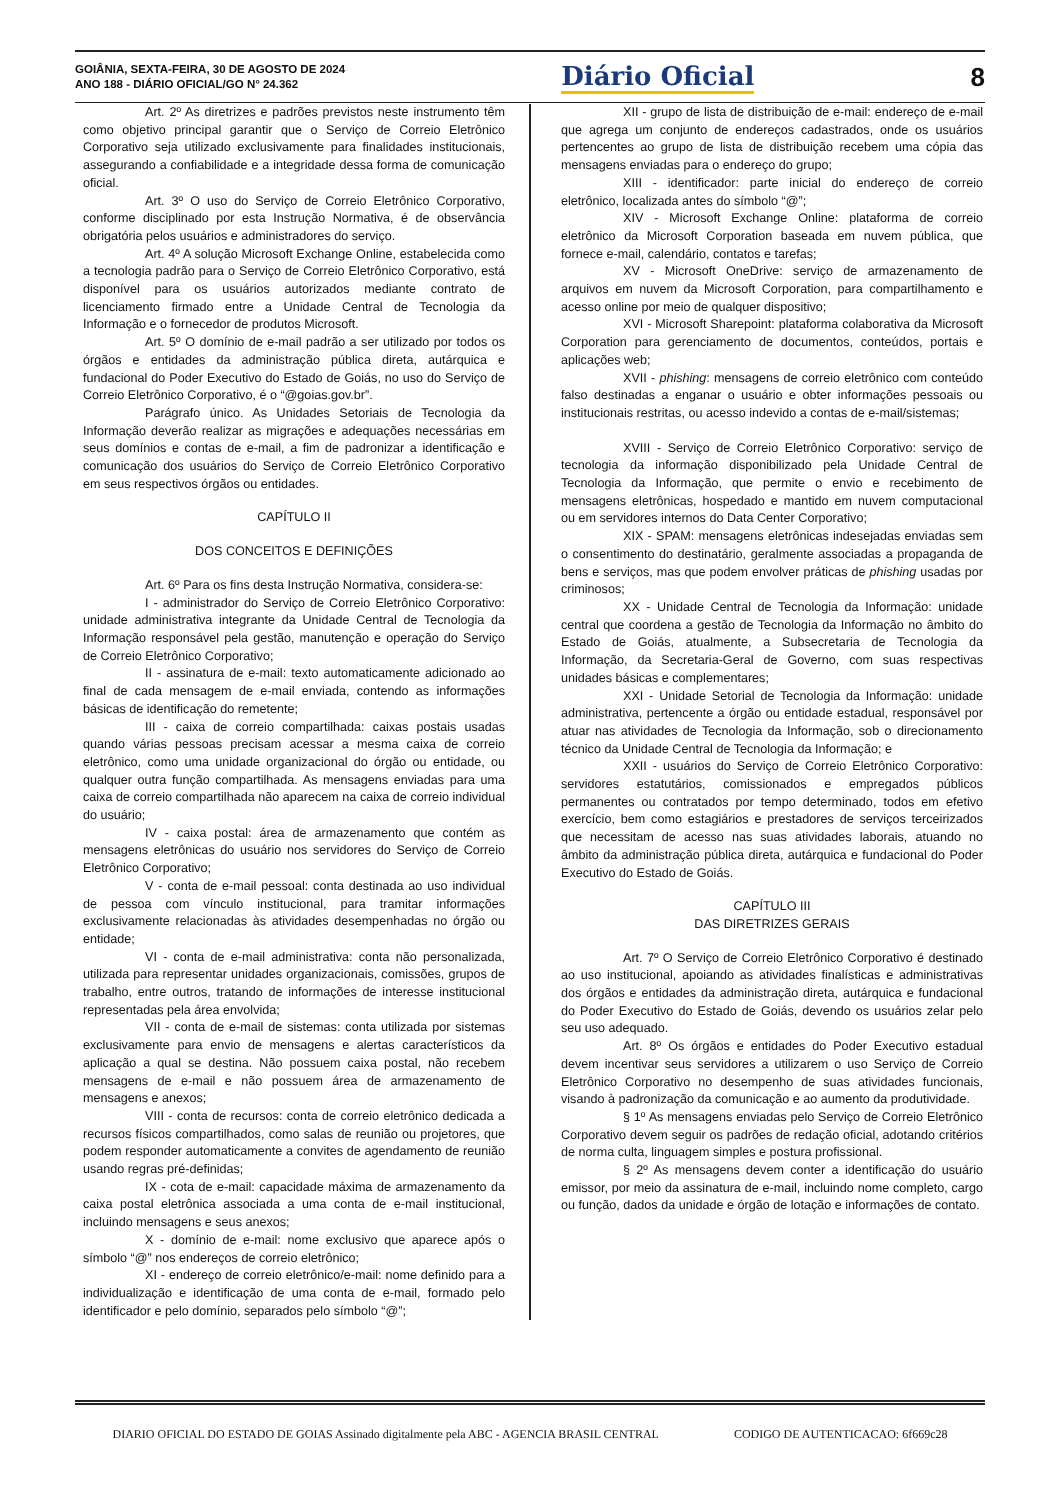GOIÂNIA, SEXTA-FEIRA, 30 DE AGOSTO DE 2024
ANO 188 - DIÁRIO OFICIAL/GO N° 24.362
Diário Oficial 8
Art. 2º As diretrizes e padrões previstos neste instrumento têm como objetivo principal garantir que o Serviço de Correio Eletrônico Corporativo seja utilizado exclusivamente para finalidades institucionais, assegurando a confiabilidade e a integridade dessa forma de comunicação oficial.
Art. 3º O uso do Serviço de Correio Eletrônico Corporativo, conforme disciplinado por esta Instrução Normativa, é de observância obrigatória pelos usuários e administradores do serviço.
Art. 4º A solução Microsoft Exchange Online, estabelecida como a tecnologia padrão para o Serviço de Correio Eletrônico Corporativo, está disponível para os usuários autorizados mediante contrato de licenciamento firmado entre a Unidade Central de Tecnologia da Informação e o fornecedor de produtos Microsoft.
Art. 5º O domínio de e-mail padrão a ser utilizado por todos os órgãos e entidades da administração pública direta, autárquica e fundacional do Poder Executivo do Estado de Goiás, no uso do Serviço de Correio Eletrônico Corporativo, é o “@goias.gov.br”.
Parágrafo único. As Unidades Setoriais de Tecnologia da Informação deverão realizar as migrações e adequações necessárias em seus domínios e contas de e-mail, a fim de padronizar a identificação e comunicação dos usuários do Serviço de Correio Eletrônico Corporativo em seus respectivos órgãos ou entidades.
CAPÍTULO II
DOS CONCEITOS E DEFINIÇÕES
Art. 6º Para os fins desta Instrução Normativa, considera-se:
I - administrador do Serviço de Correio Eletrônico Corporativo: unidade administrativa integrante da Unidade Central de Tecnologia da Informação responsável pela gestão, manutenção e operação do Serviço de Correio Eletrônico Corporativo;
II - assinatura de e-mail: texto automaticamente adicionado ao final de cada mensagem de e-mail enviada, contendo as informações básicas de identificação do remetente;
III - caixa de correio compartilhada: caixas postais usadas quando várias pessoas precisam acessar a mesma caixa de correio eletrônico, como uma unidade organizacional do órgão ou entidade, ou qualquer outra função compartilhada. As mensagens enviadas para uma caixa de correio compartilhada não aparecem na caixa de correio individual do usuário;
IV - caixa postal: área de armazenamento que contém as mensagens eletrônicas do usuário nos servidores do Serviço de Correio Eletrônico Corporativo;
V - conta de e-mail pessoal: conta destinada ao uso individual de pessoa com vínculo institucional, para tramitar informações exclusivamente relacionadas às atividades desempenhadas no órgão ou entidade;
VI - conta de e-mail administrativa: conta não personalizada, utilizada para representar unidades organizacionais, comissões, grupos de trabalho, entre outros, tratando de informações de interesse institucional representadas pela área envolvida;
VII - conta de e-mail de sistemas: conta utilizada por sistemas exclusivamente para envio de mensagens e alertas característicos da aplicação a qual se destina. Não possuem caixa postal, não recebem mensagens de e-mail e não possuem área de armazenamento de mensagens e anexos;
VIII - conta de recursos: conta de correio eletrônico dedicada a recursos físicos compartilhados, como salas de reunião ou projetores, que podem responder automaticamente a convites de agendamento de reunião usando regras pré-definidas;
IX - cota de e-mail: capacidade máxima de armazenamento da caixa postal eletrônica associada a uma conta de e-mail institucional, incluindo mensagens e seus anexos;
X - domínio de e-mail: nome exclusivo que aparece após o símbolo “@” nos endereços de correio eletrônico;
XI - endereço de correio eletrônico/e-mail: nome definido para a individualização e identificação de uma conta de e-mail, formado pelo identificador e pelo domínio, separados pelo símbolo “@”;
XII - grupo de lista de distribuição de e-mail: endereço de e-mail que agrega um conjunto de endereços cadastrados, onde os usuários pertencentes ao grupo de lista de distribuição recebem uma cópia das mensagens enviadas para o endereço do grupo;
XIII - identificador: parte inicial do endereço de correio eletrônico, localizada antes do símbolo “@”;
XIV - Microsoft Exchange Online: plataforma de correio eletrônico da Microsoft Corporation baseada em nuvem pública, que fornece e-mail, calendário, contatos e tarefas;
XV - Microsoft OneDrive: serviço de armazenamento de arquivos em nuvem da Microsoft Corporation, para compartilhamento e acesso online por meio de qualquer dispositivo;
XVI - Microsoft Sharepoint: plataforma colaborativa da Microsoft Corporation para gerenciamento de documentos, conteúdos, portais e aplicações web;
XVII - phishing: mensagens de correio eletrônico com conteúdo falso destinadas a enganar o usuário e obter informações pessoais ou institucionais restritas, ou acesso indevido a contas de e-mail/sistemas;
XVIII - Serviço de Correio Eletrônico Corporativo: serviço de tecnologia da informação disponibilizado pela Unidade Central de Tecnologia da Informação, que permite o envio e recebimento de mensagens eletrônicas, hospedado e mantido em nuvem computacional ou em servidores internos do Data Center Corporativo;
XIX - SPAM: mensagens eletrônicas indesejadas enviadas sem o consentimento do destinatário, geralmente associadas a propaganda de bens e serviços, mas que podem envolver práticas de phishing usadas por criminosos;
XX - Unidade Central de Tecnologia da Informação: unidade central que coordena a gestão de Tecnologia da Informação no âmbito do Estado de Goiás, atualmente, a Subsecretaria de Tecnologia da Informação, da Secretaria-Geral de Governo, com suas respectivas unidades básicas e complementares;
XXI - Unidade Setorial de Tecnologia da Informação: unidade administrativa, pertencente a órgão ou entidade estadual, responsável por atuar nas atividades de Tecnologia da Informação, sob o direcionamento técnico da Unidade Central de Tecnologia da Informação; e
XXII - usuários do Serviço de Correio Eletrônico Corporativo: servidores estatutários, comissionados e empregados públicos permanentes ou contratados por tempo determinado, todos em efetivo exercício, bem como estagiários e prestadores de serviços terceirizados que necessitam de acesso nas suas atividades laborais, atuando no âmbito da administração pública direta, autárquica e fundacional do Poder Executivo do Estado de Goiás.
CAPÍTULO III
DAS DIRETRIZES GERAIS
Art. 7º O Serviço de Correio Eletrônico Corporativo é destinado ao uso institucional, apoiando as atividades finalísticas e administrativas dos órgãos e entidades da administração direta, autárquica e fundacional do Poder Executivo do Estado de Goiás, devendo os usuários zelar pelo seu uso adequado.
Art. 8º Os órgãos e entidades do Poder Executivo estadual devem incentivar seus servidores a utilizarem o uso Serviço de Correio Eletrônico Corporativo no desempenho de suas atividades funcionais, visando à padronização da comunicação e ao aumento da produtividade.
§ 1º As mensagens enviadas pelo Serviço de Correio Eletrônico Corporativo devem seguir os padrões de redação oficial, adotando critérios de norma culta, linguagem simples e postura profissional.
§ 2º As mensagens devem conter a identificação do usuário emissor, por meio da assinatura de e-mail, incluindo nome completo, cargo ou função, dados da unidade e órgão de lotação e informações de contato.
DIARIO OFICIAL DO ESTADO DE GOIAS Assinado digitalmente pela ABC - AGENCIA BRASIL CENTRAL CODIGO DE AUTENTICACAO: 6f669c28